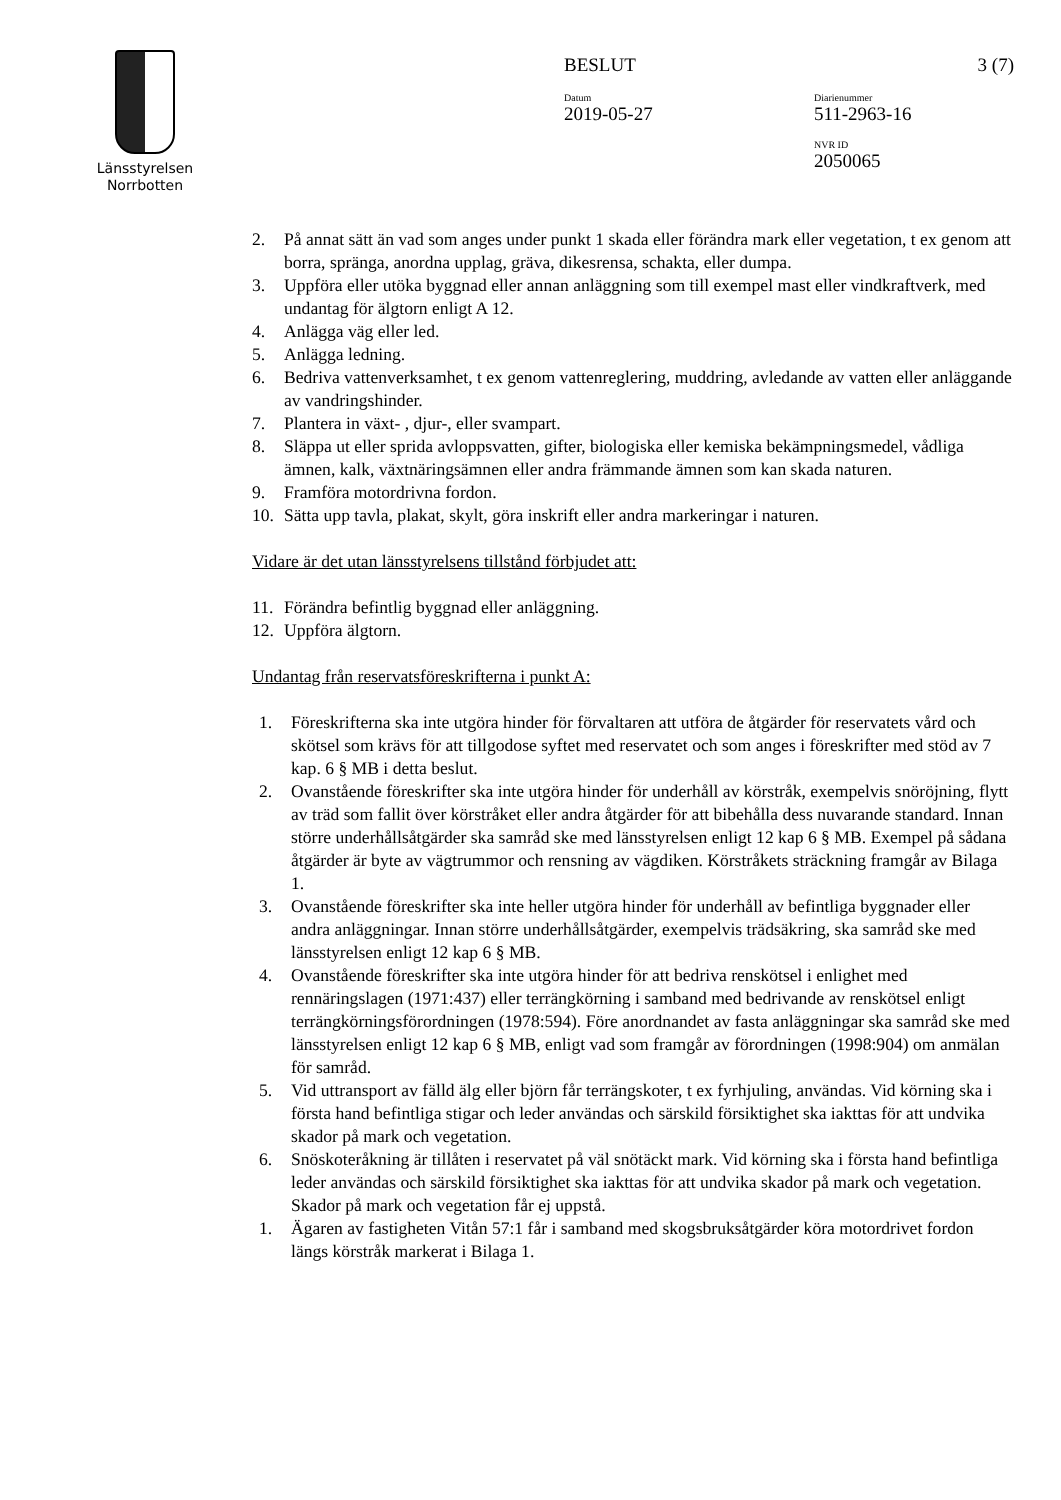Länsstyrelsen
Norrbotten
BESLUT 3 (7)
Datum
2019-05-27
Diarienummer
511-2963-16
NVR ID
2050065
2. På annat sätt än vad som anges under punkt 1 skada eller förändra mark eller vegetation, t ex genom att borra, spränga, anordna upplag, gräva, dikesrensa, schakta, eller dumpa.
3. Uppföra eller utöka byggnad eller annan anläggning som till exempel mast eller vindkraftverk, med undantag för älgtorn enligt A 12.
4. Anlägga väg eller led.
5. Anlägga ledning.
6. Bedriva vattenverksamhet, t ex genom vattenreglering, muddring, avledande av vatten eller anläggande av vandringshinder.
7. Plantera in växt- , djur-, eller svampart.
8. Släppa ut eller sprida avloppsvatten, gifter, biologiska eller kemiska bekämpningsmedel, vådliga ämnen, kalk, växtnäringsämnen eller andra främmande ämnen som kan skada naturen.
9. Framföra motordrivna fordon.
10. Sätta upp tavla, plakat, skylt, göra inskrift eller andra markeringar i naturen.
Vidare är det utan länsstyrelsens tillstånd förbjudet att:
11. Förändra befintlig byggnad eller anläggning.
12. Uppföra älgtorn.
Undantag från reservatsföreskrifterna i punkt A:
1. Föreskrifterna ska inte utgöra hinder för förvaltaren att utföra de åtgärder för reservatets vård och skötsel som krävs för att tillgodose syftet med reservatet och som anges i föreskrifter med stöd av 7 kap. 6 § MB i detta beslut.
2. Ovanstående föreskrifter ska inte utgöra hinder för underhåll av körstråk, exempelvis snöröjning, flytt av träd som fallit över körstråket eller andra åtgärder för att bibehålla dess nuvarande standard. Innan större underhållsåtgärder ska samråd ske med länsstyrelsen enligt 12 kap 6 § MB. Exempel på sådana åtgärder är byte av vägtrummor och rensning av vägdiken. Körstråkets sträckning framgår av Bilaga 1.
3. Ovanstående föreskrifter ska inte heller utgöra hinder för underhåll av befintliga byggnader eller andra anläggningar. Innan större underhållsåtgärder, exempelvis trädsäkring, ska samråd ske med länsstyrelsen enligt 12 kap 6 § MB.
4. Ovanstående föreskrifter ska inte utgöra hinder för att bedriva renskötsel i enlighet med rennäringslagen (1971:437) eller terrängkörning i samband med bedrivande av renskötsel enligt terrängkörningsförordningen (1978:594). Före anordnandet av fasta anläggningar ska samråd ske med länsstyrelsen enligt 12 kap 6 § MB, enligt vad som framgår av förordningen (1998:904) om anmälan för samråd.
5. Vid uttransport av fälld älg eller björn får terrängskoter, t ex fyrhjuling, användas. Vid körning ska i första hand befintliga stigar och leder användas och särskild försiktighet ska iakttas för att undvika skador på mark och vegetation.
6. Snöskoteråkning är tillåten i reservatet på väl snötäckt mark. Vid körning ska i första hand befintliga leder användas och särskild försiktighet ska iakttas för att undvika skador på mark och vegetation. Skador på mark och vegetation får ej uppstå.
1. Ägaren av fastigheten Vitån 57:1 får i samband med skogsbruksåtgärder köra motordrivet fordon längs körstråk markerat i Bilaga 1.